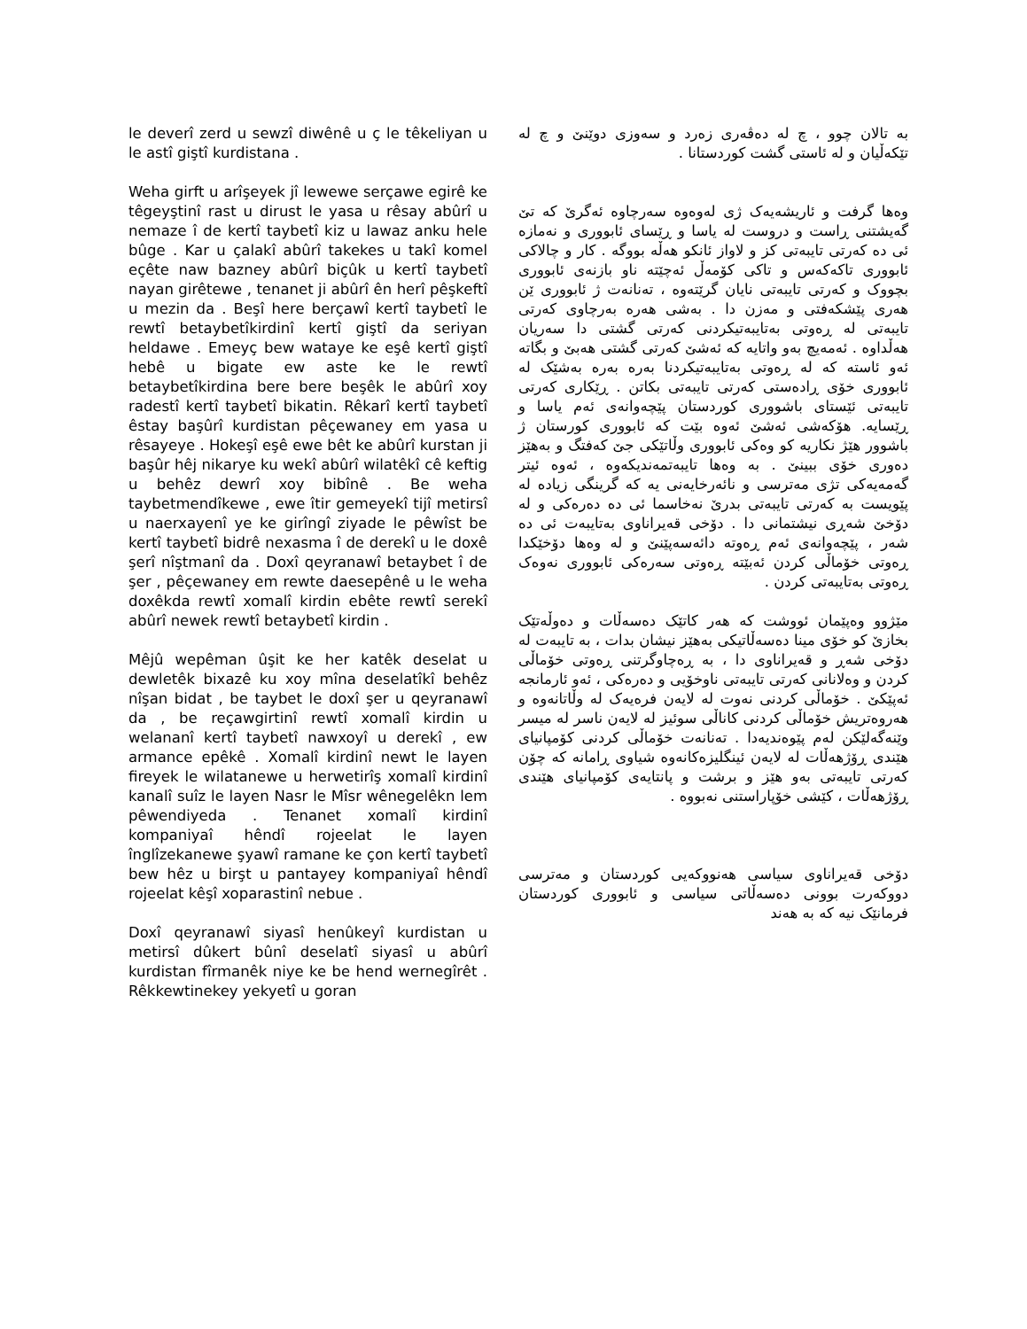le deverî zerd u sewzî diwênê u ç le têkeliyan u le astî giştî kurdistana .
Weha girft u arîşeyek jî lewewe serçawe egirê ke têgeyştinî rast u dirust le yasa u rêsay abûrî u nemaze î de kertî taybetî kiz u lawaz anku hele bûge . Kar u çalakî abûrî takekes u takî komel eçête naw bazney abûrî biçûk u kertî taybetî nayan girêtewe , tenanet ji abûrî ên herî pêşkeftî u mezin da . Beşî here berçawî kertî taybetî le rewtî betaybetîkirdinî kertî giştî da seriyan heldawe . Emeyç bew wataye ke eşê kertî giştî hebê u bigate ew aste ke le rewtî betaybetîkirdina bere bere beşêk le abûrî xoy radestî kertî taybetî bikatin. Rêkarî kertî taybetî êstay başûrî kurdistan pêçewaney em yasa u rêsayeye . Hokeşî eşê ewe bêt ke abûrî kurstan ji başûr hêj nikarye ku wekî abûrî wilatêkî cê keftig u behêz dewrî xoy bibînê . Be weha taybetmendîkewe , ewe îtir gemeyekî tijî metirsî u naerxayenî ye ke girîngî ziyade le pêwîst be kertî taybetî bidrê nexasma î de derekî u le doxê şerî nîştmanî da . Doxî qeyranawî betaybet î de şer , pêçewaney em rewte daesepênê u le weha doxêkda rewtî xomalî kirdin ebête rewtî serekî abûrî newek rewtî betaybetî kirdin .
Mêjû wepêman ûşit ke her katêk deselat u dewletêk bixazê ku xoy mîna deselatîkî behêz nîşan bidat , be taybet le doxî şer u qeyranawî da , be reçawgirtinî rewtî xomalî kirdin u welananî kertî taybetî nawxoyî u derekî , ew armance epêkê . Xomalî kirdinî newt le layen fireyek le wilatanewe u herwetirîş xomalî kirdinî kanalî suîz le layen Nasr le Mîsr wênegelêkn lem pêwendiyeda . Tenanet xomalî kirdinî kompaniyaî hêndî rojeelat le layen înglîzekanewe şyawî ramane ke çon kertî taybetî bew hêz u birşt u pantayey kompaniyaî hêndî rojeelat kêşî xoparastinî nebue .
Doxî qeyranawî siyasî henûkeyî kurdistan u metirsî dûkert bûnî deselatî siyasî u abûrî kurdistan fîrmanêk niye ke be hend wernegîrêt . Rêkkewtinekey yekyetî u goran
به تالان چوو ، چ له دەڤەری زەرد و سەوزی دوێنێ و چ له تێکەڵیان و له ئاستی گشت کوردستانا .
وەها گرفت و ئاریشەیەک ژی لەوەوە سەرچاوە ئەگرێ کە تێ گەیشتنی ڕاست و دروست له یاسا و ڕێسای ئابووری و نەمازە ئی دە کەرتی تایبەتی کز و لاواز ئانکو هەڵە بووگە . کار و چالاکی ئابووری تاکەکەس و تاکی کۆمەڵ ئەچێتە ناو بازنەی ئابووری بچووک و کەرتی تایبەتی نایان گرێتەوە ، تەنانەت ژ ئابووری ێن هەری پێشکەفتی و مەزن دا . بەشی هەرە بەرچاوی کەرتی تایبەتی لە ڕەوتی بەتایبەتیکردنی کەرتی گشتی دا سەریان هەڵداوە . ئەمەیچ بەو واتایە کە ئەشێ کەرتی گشتی هەبێ و بگاتە ئەو ئاستە کە لە ڕەوتی بەتایبەتیکردنا بەرە بەرە بەشێک لە ئابووری خۆی ڕادەستی کەرتی تایبەتی بکاتن . ڕێکاری کەرتی تایبەتی ئێستای باشووری کوردستان پێچەوانەی ئەم یاسا و ڕێسایە. هۆکەشی ئەشێ ئەوە بێت کە ئابووری کورستان ژ باشوور هێژ نکاریە کو وەکی ئابووری وڵاتێکی جێ کەفتگ و بەهێز دەوری خۆی ببینێ . بە وەها تایبەتمەندیکەوە ، ئەوە ئیتر گەمەیەکی تژی مەترسی و نائەرخایەنی یە کە گرینگی زیادە لە پێویست بە کەرتی تایبەتی بدرێ نەخاسما ئی دە دەرەکی و لە دۆخێ شەڕی نیشتمانی دا . دۆخی قەیراناوی بەتایبەت ئی دە شەر ، پێچەوانەی ئەم ڕەوتە دائەسەپێنێ و لە وەها دۆخێکدا ڕەوتی خۆماڵی کردن ئەبێتە ڕەوتی سەرەکی ئابووری نەوەک ڕەوتی بەتایبەتی کردن .
مێژوو وەپێمان ئووشت کە هەر کاتێک دەسەڵات و دەوڵەتێک بخازێ کو خۆی مینا دەسەڵاتیکی بەهێز نیشان بدات ، بە تایبەت لە دۆخی شەڕ و قەیراناوی دا ، بە ڕەچاوگرتنی ڕەوتی خۆماڵی کردن و وەلانانی کەرتی تایبەتی ناوخۆیی و دەرەکی ، ئەو ئارمانجە ئەپێکێ . خۆماڵی کردنی نەوت لە لایەن فرەیەک لە وڵاتانەوە و هەروەتریش خۆماڵی کردنی کاناڵی سوئیز لە لایەن ناسر لە میسر وێنەگەلێکن لەم پێوەندیەدا . تەنانەت خۆماڵی کردنی کۆمپانیای هێندی ڕۆژهەڵات لە لایەن ئینگلیزەکانەوە شیاوی ڕامانە کە چۆن کەرتی تایبەتی بەو هێز و برشت و پانتایەی کۆمپانیای هێندی ڕۆژهەڵات ، کێشی خۆپاراستنی نەبووە .
دۆخی قەیراناوی سیاسی هەنووکەیی کوردستان و مەترسی دووکەرت بوونی دەسەڵاتی سیاسی و ئابووری کوردستان فرمانێک نیە کە بە هەند